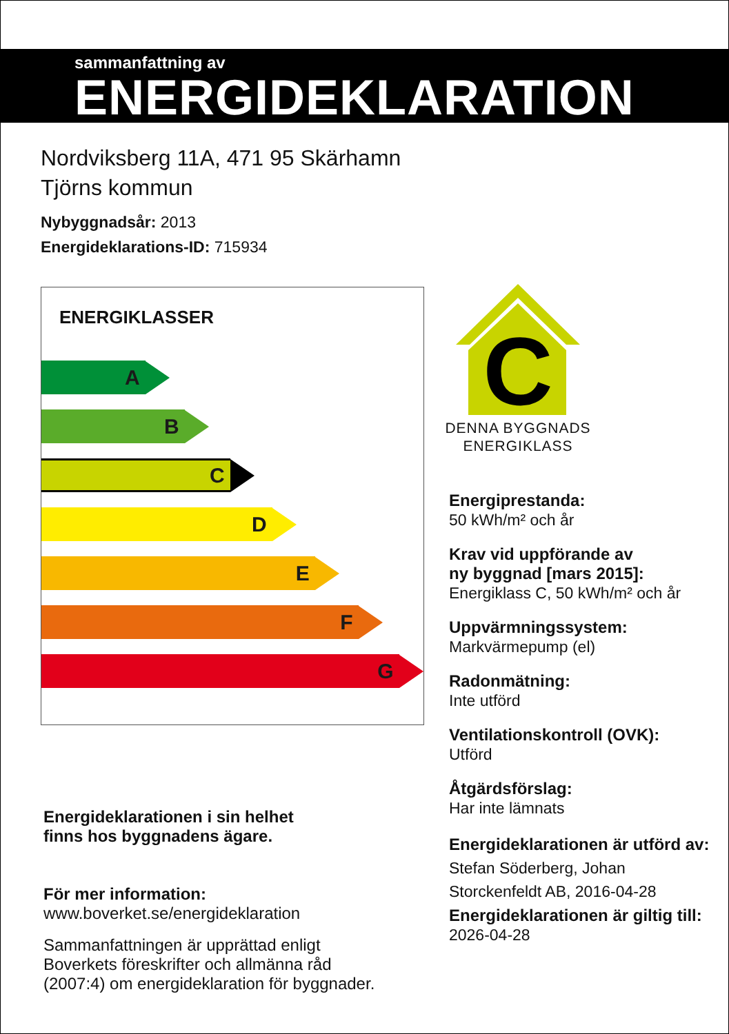sammanfattning av
ENERGIDEKLARATION
Nordviksberg 11A, 471 95 Skärhamn
Tjörns kommun
Nybyggnadsår: 2013
Energideklarations-ID: 715934
ENERGIKLASSER
A
B
C
D
E
F
G
C
DENNA BYGGNADS
ENERGIKLASS
Energiprestanda:
50 kWh/m² och år
Krav vid uppförande av
ny byggnad [mars 2015]:
Energiklass C, 50 kWh/m² och år
Uppvärmningssystem:
Markvärmepump (el)
Radonmätning:
Inte utförd
Ventilationskontroll (OVK):
Utförd
Åtgärdsförslag:
Har inte lämnats
Energideklarationen är utförd av:
Stefan Söderberg, Johan
Storckenfeldt AB, 2016-04-28
Energideklarationen är giltig till:
2026-04-28
Energideklarationen i sin helhet
finns hos byggnadens ägare.
För mer information:
www.boverket.se/energideklaration
Sammanfattningen är upprättad enligt
Boverkets föreskrifter och allmänna råd
(2007:4) om energideklaration för byggnader.